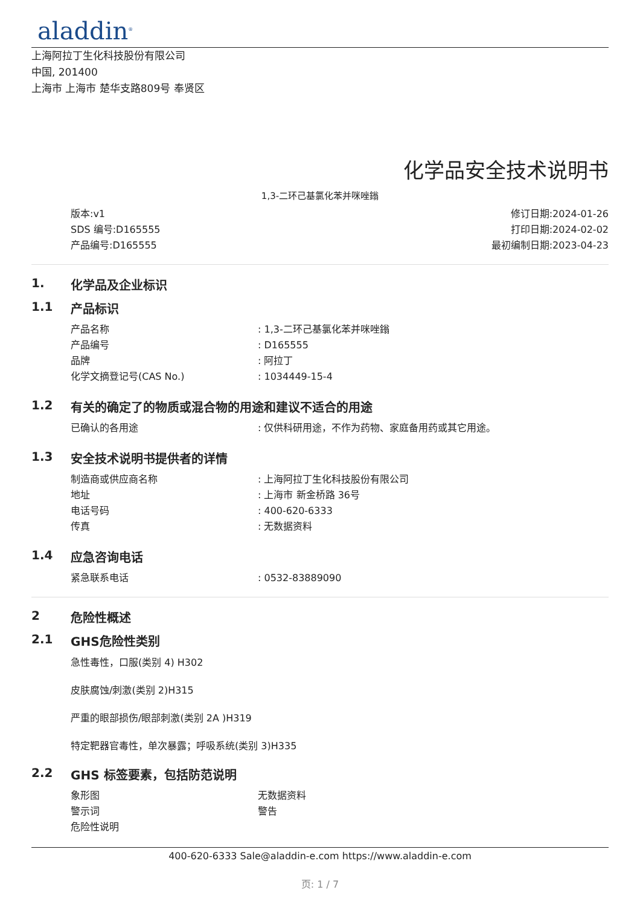aladdin<sup>®</sup>
上海阿拉丁生化科技股份有限公司
中国, 201400
上海市 上海市 楚华支路809号 奉贤区
化学品安全技术说明书
1,3-二环己基氯化苯并咪唑鎓
版本:v1
SDS 编号:D165555
产品编号:D165555
修订日期:2024-01-26
打印日期:2024-02-02
最初编制日期:2023-04-23
1. 化学品及企业标识
1.1 产品标识
产品名称: 1,3-二环己基氯化苯并咪唑鎓
产品编号: D165555
品牌: 阿拉丁
化学文摘登记号(CAS No.): 1034449-15-4
1.2 有关的确定了的物质或混合物的用途和建议不适合的用途
已确认的各用途: 仅供科研用途，不作为药物、家庭备用药或其它用途。
1.3 安全技术说明书提供者的详情
制造商或供应商名称: 上海阿拉丁生化科技股份有限公司
地址: 上海市 新金桥路 36号
电话号码: 400-620-6333
传真: 无数据资料
1.4 应急咨询电话
紧急联系电话: 0532-83889090
2 危险性概述
2.1 GHS危险性类别
急性毒性，口服(类别 4) H302
皮肤腐蚀/刺激(类别 2)H315
严重的眼部损伤/眼部刺激(类别 2A )H319
特定靶器官毒性，单次暴露；呼吸系统(类别 3)H335
2.2 GHS 标签要素，包括防范说明
象形图 无数据资料
警示词 警告
危险性说明
400-620-6333 Sale@aladdin-e.com https://www.aladdin-e.com
页: 1 / 7